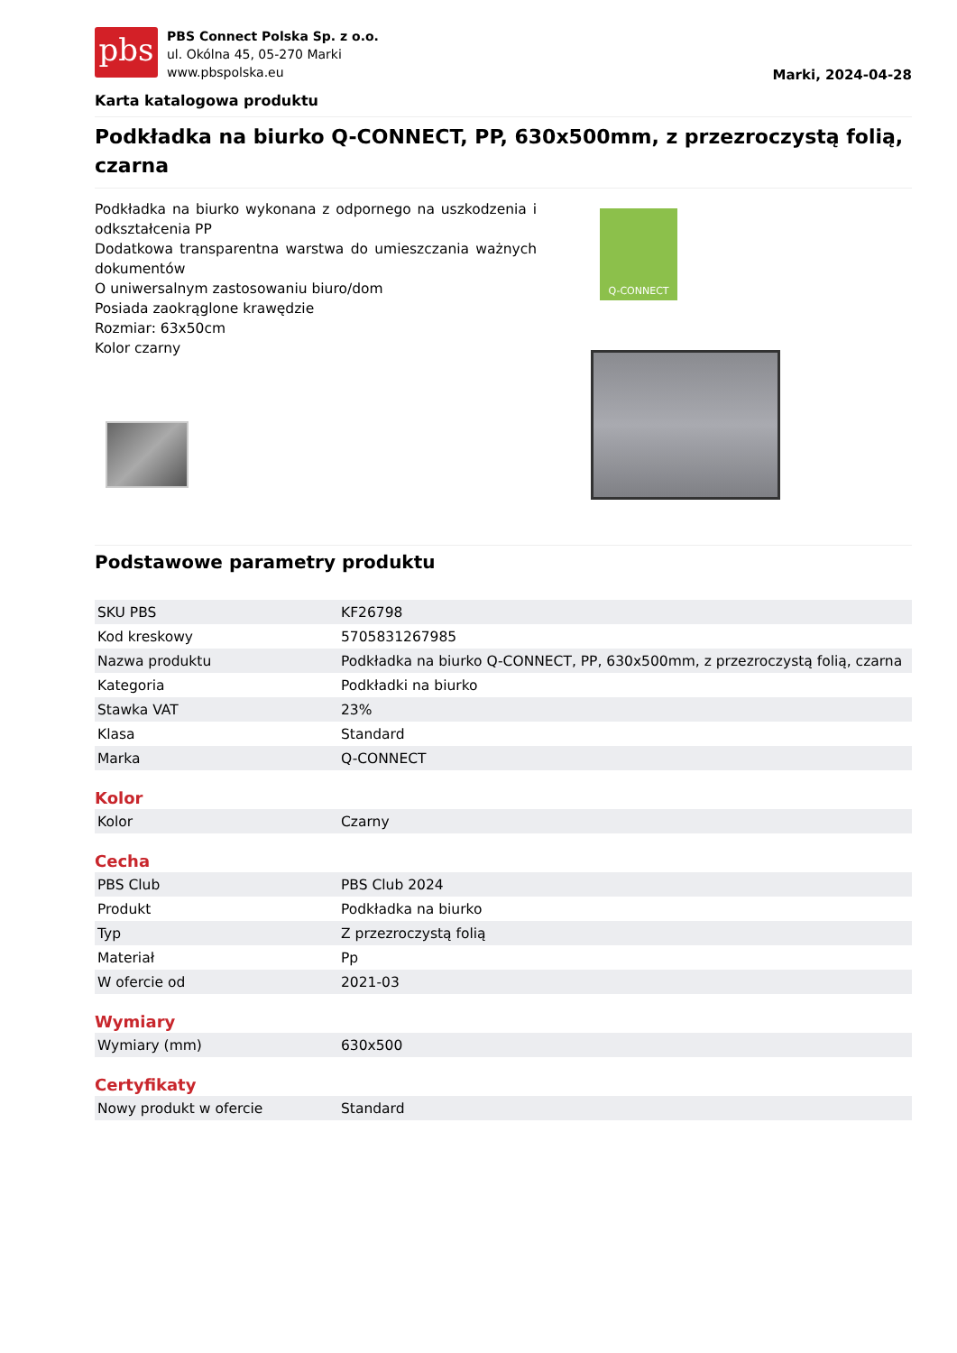pbs
PBS Connect Polska Sp. z o.o.
ul. Okólna 45, 05-270 Marki
www.pbspolska.eu
Marki, 2024-04-28
Karta katalogowa produktu
Podkładka na biurko Q-CONNECT, PP, 630x500mm, z przezroczystą folią, czarna
Podkładka na biurko wykonana z odpornego na uszkodzenia i odkształcenia PP
Dodatkowa transparentna warstwa do umieszczania ważnych dokumentów
O uniwersalnym zastosowaniu biuro/dom
Posiada zaokrąglone krawędzie
Rozmiar: 63x50cm
Kolor czarny
Q-CONNECT
Podstawowe parametry produktu
| SKU PBS | KF26798 |
| Kod kreskowy | 5705831267985 |
| Nazwa produktu | Podkładka na biurko Q-CONNECT, PP, 630x500mm, z przezroczystą folią, czarna |
| Kategoria | Podkładki na biurko |
| Stawka VAT | 23% |
| Klasa | Standard |
| Marka | Q-CONNECT |
Kolor
| Kolor | Czarny |
Cecha
| PBS Club | PBS Club 2024 |
| Produkt | Podkładka na biurko |
| Typ | Z przezroczystą folią |
| Materiał | Pp |
| W ofercie od | 2021-03 |
Wymiary
| Wymiary (mm) | 630x500 |
Certyfikaty
| Nowy produkt w ofercie | Standard |